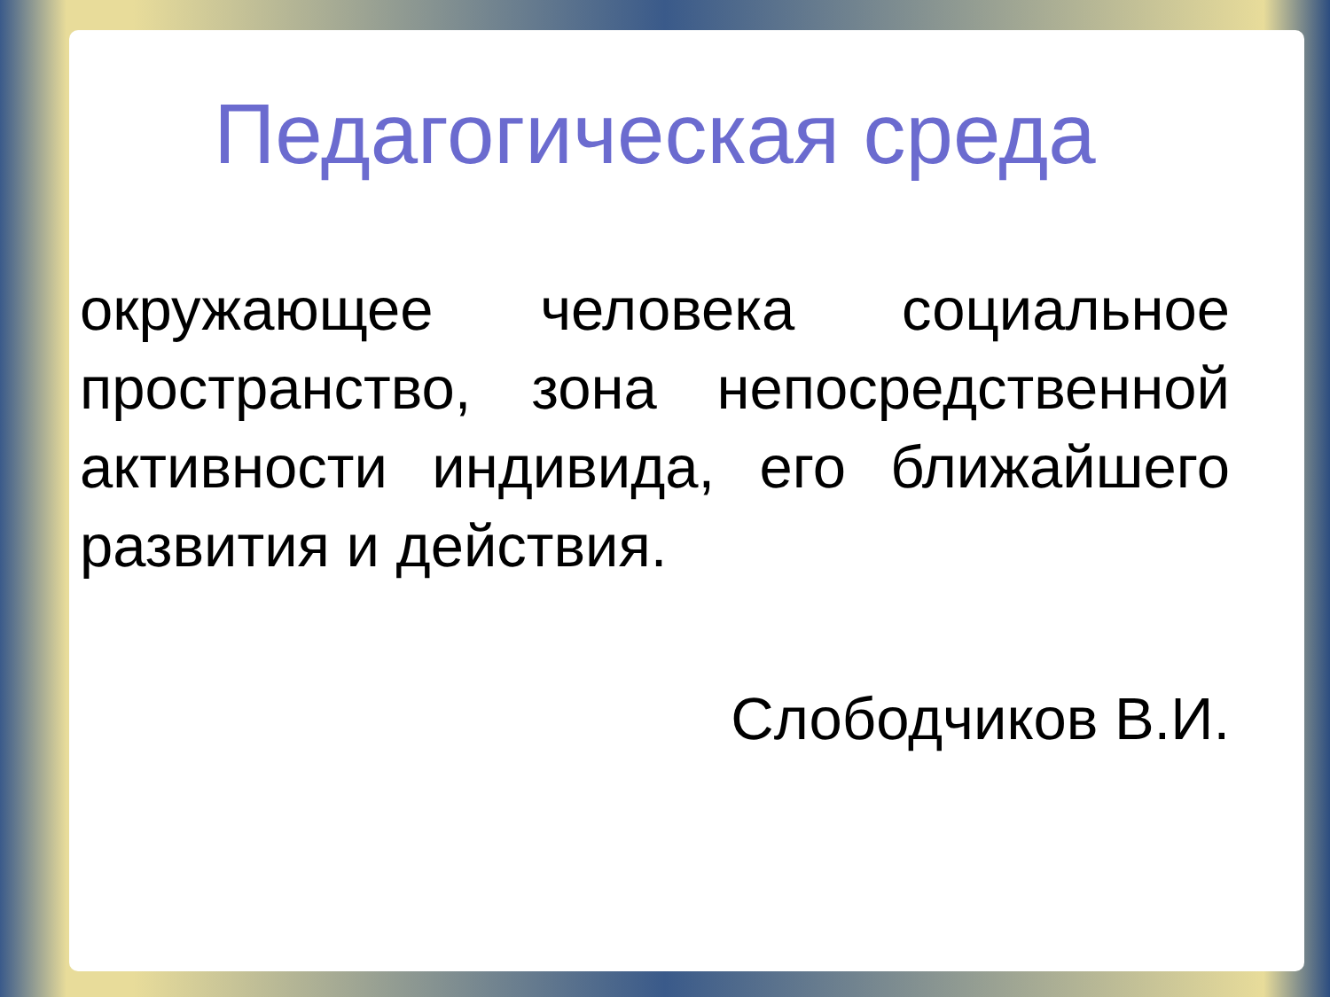Педагогическая среда
окружающее человека социальное пространство, зона непосредственной активности индивида, его ближайшего развития и действия.
Слободчиков В.И.